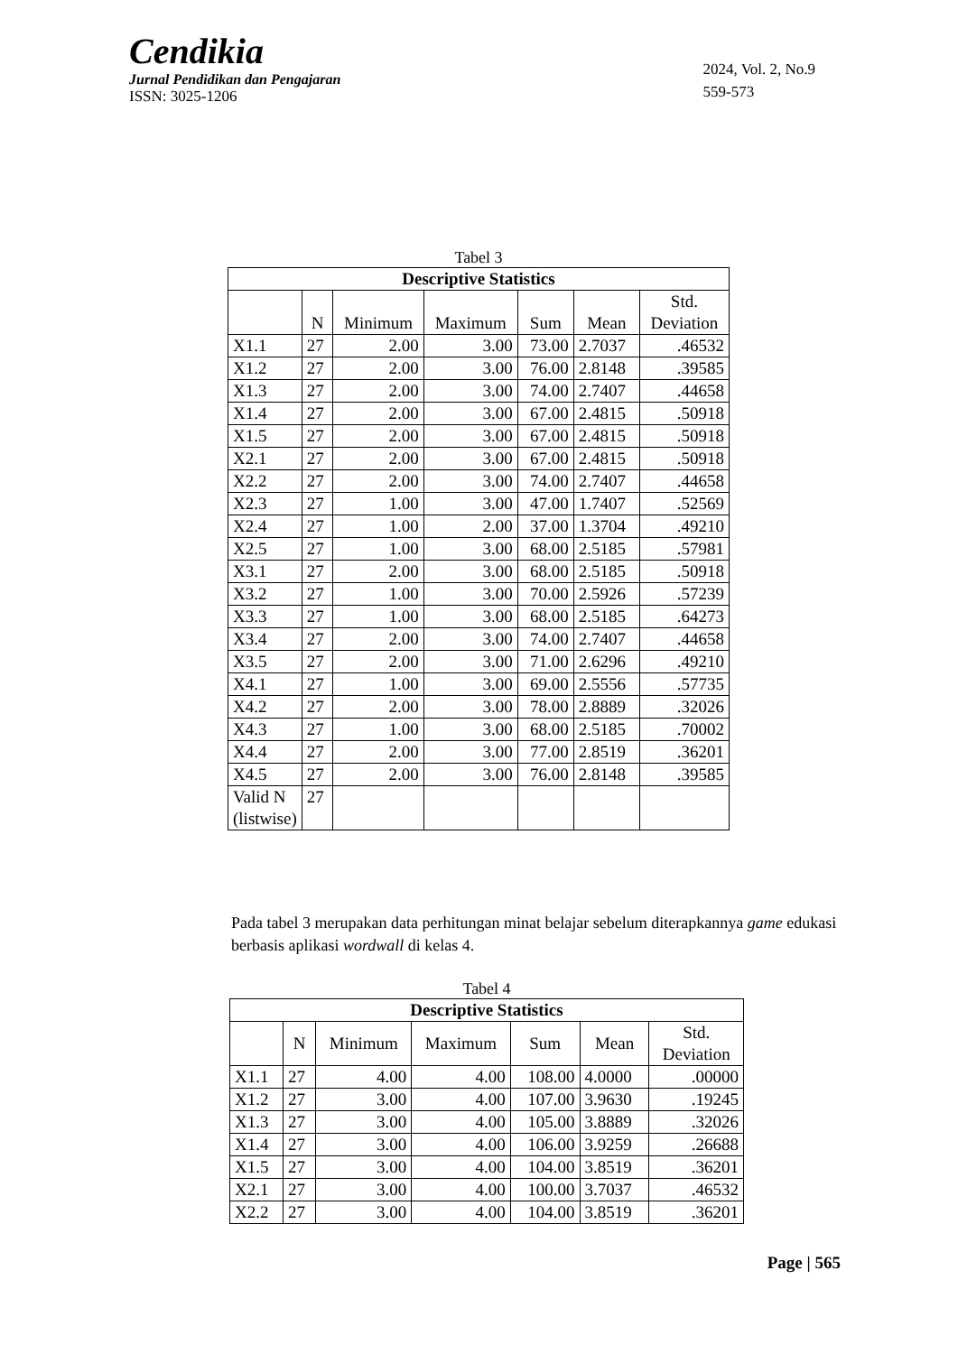Cendikia
Jurnal Pendidikan dan Pengajaran
ISSN: 3025-1206
2024, Vol. 2, No.9
559-573
Tabel 3
| Descriptive Statistics | | | | | | |
| --- | --- | --- | --- | --- | --- | --- |
| | N | Minimum | Maximum | Sum | Mean | Std. Deviation |
| X1.1 | 27 | 2.00 | 3.00 | 73.00 | 2.7037 | .46532 |
| X1.2 | 27 | 2.00 | 3.00 | 76.00 | 2.8148 | .39585 |
| X1.3 | 27 | 2.00 | 3.00 | 74.00 | 2.7407 | .44658 |
| X1.4 | 27 | 2.00 | 3.00 | 67.00 | 2.4815 | .50918 |
| X1.5 | 27 | 2.00 | 3.00 | 67.00 | 2.4815 | .50918 |
| X2.1 | 27 | 2.00 | 3.00 | 67.00 | 2.4815 | .50918 |
| X2.2 | 27 | 2.00 | 3.00 | 74.00 | 2.7407 | .44658 |
| X2.3 | 27 | 1.00 | 3.00 | 47.00 | 1.7407 | .52569 |
| X2.4 | 27 | 1.00 | 2.00 | 37.00 | 1.3704 | .49210 |
| X2.5 | 27 | 1.00 | 3.00 | 68.00 | 2.5185 | .57981 |
| X3.1 | 27 | 2.00 | 3.00 | 68.00 | 2.5185 | .50918 |
| X3.2 | 27 | 1.00 | 3.00 | 70.00 | 2.5926 | .57239 |
| X3.3 | 27 | 1.00 | 3.00 | 68.00 | 2.5185 | .64273 |
| X3.4 | 27 | 2.00 | 3.00 | 74.00 | 2.7407 | .44658 |
| X3.5 | 27 | 2.00 | 3.00 | 71.00 | 2.6296 | .49210 |
| X4.1 | 27 | 1.00 | 3.00 | 69.00 | 2.5556 | .57735 |
| X4.2 | 27 | 2.00 | 3.00 | 78.00 | 2.8889 | .32026 |
| X4.3 | 27 | 1.00 | 3.00 | 68.00 | 2.5185 | .70002 |
| X4.4 | 27 | 2.00 | 3.00 | 77.00 | 2.8519 | .36201 |
| X4.5 | 27 | 2.00 | 3.00 | 76.00 | 2.8148 | .39585 |
| Valid N (listwise) | 27 | | | | | |
Pada tabel 3 merupakan data perhitungan minat belajar sebelum diterapkannya game edukasi berbasis aplikasi wordwall di kelas 4.
Tabel 4
| Descriptive Statistics | | | | | | |
| --- | --- | --- | --- | --- | --- | --- |
| | N | Minimum | Maximum | Sum | Mean | Std. Deviation |
| X1.1 | 27 | 4.00 | 4.00 | 108.00 | 4.0000 | .00000 |
| X1.2 | 27 | 3.00 | 4.00 | 107.00 | 3.9630 | .19245 |
| X1.3 | 27 | 3.00 | 4.00 | 105.00 | 3.8889 | .32026 |
| X1.4 | 27 | 3.00 | 4.00 | 106.00 | 3.9259 | .26688 |
| X1.5 | 27 | 3.00 | 4.00 | 104.00 | 3.8519 | .36201 |
| X2.1 | 27 | 3.00 | 4.00 | 100.00 | 3.7037 | .46532 |
| X2.2 | 27 | 3.00 | 4.00 | 104.00 | 3.8519 | .36201 |
Page | 565